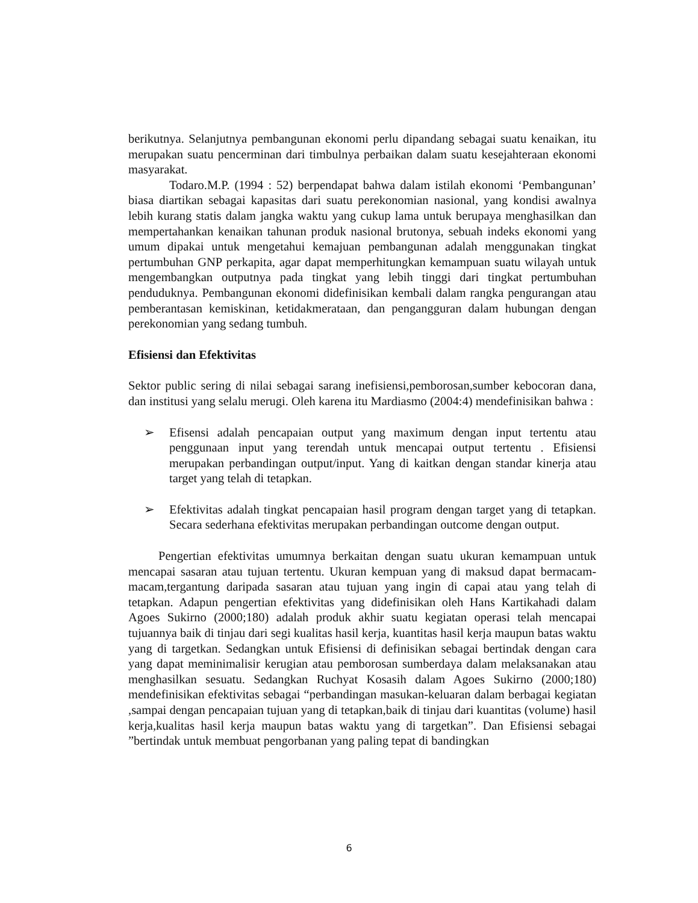berikutnya. Selanjutnya pembangunan ekonomi perlu dipandang sebagai suatu kenaikan, itu merupakan suatu pencerminan dari timbulnya perbaikan dalam suatu kesejahteraan ekonomi masyarakat.
Todaro.M.P. (1994 : 52) berpendapat bahwa dalam istilah ekonomi ‘Pembangunan’ biasa diartikan sebagai kapasitas dari suatu perekonomian nasional, yang kondisi awalnya lebih kurang statis dalam jangka waktu yang cukup lama untuk berupaya menghasilkan dan mempertahankan kenaikan tahunan produk nasional brutonya, sebuah indeks ekonomi yang umum dipakai untuk mengetahui kemajuan pembangunan adalah menggunakan tingkat pertumbuhan GNP perkapita, agar dapat memperhitungkan kemampuan suatu wilayah untuk mengembangkan outputnya pada tingkat yang lebih tinggi dari tingkat pertumbuhan penduduknya. Pembangunan ekonomi didefinisikan kembali dalam rangka pengurangan atau pemberantasan kemiskinan, ketidakmerataan, dan pengangguran dalam hubungan dengan perekonomian yang sedang tumbuh.
Efisiensi dan Efektivitas
Sektor public sering di nilai sebagai sarang inefisiensi,pemborosan,sumber kebocoran dana, dan institusi yang selalu merugi. Oleh karena itu Mardiasmo (2004:4) mendefinisikan bahwa :
➢ Efisensi adalah pencapaian output yang maximum dengan input tertentu atau penggunaan input yang terendah untuk mencapai output tertentu . Efisiensi merupakan perbandingan output/input. Yang di kaitkan dengan standar kinerja atau target yang telah di tetapkan.
➢ Efektivitas adalah tingkat pencapaian hasil program dengan target yang di tetapkan. Secara sederhana efektivitas merupakan perbandingan outcome dengan output.
Pengertian efektivitas umumnya berkaitan dengan suatu ukuran kemampuan untuk mencapai sasaran atau tujuan tertentu. Ukuran kempuan yang di maksud dapat bermacam-macam,tergantung daripada sasaran atau tujuan yang ingin di capai atau yang telah di tetapkan. Adapun pengertian efektivitas yang didefinisikan oleh Hans Kartikahadi dalam Agoes Sukirno (2000;180) adalah produk akhir suatu kegiatan operasi telah mencapai tujuannya baik di tinjau dari segi kualitas hasil kerja, kuantitas hasil kerja maupun batas waktu yang di targetkan. Sedangkan untuk Efisiensi di definisikan sebagai bertindak dengan cara yang dapat meminimalisir kerugian atau pemborosan sumberdaya dalam melaksanakan atau menghasilkan sesuatu. Sedangkan Ruchyat Kosasih dalam Agoes Sukirno (2000;180) mendefinisikan efektivitas sebagai “perbandingan masukan-keluaran dalam berbagai kegiatan ,sampai dengan pencapaian tujuan yang di tetapkan,baik di tinjau dari kuantitas (volume) hasil kerja,kualitas hasil kerja maupun batas waktu yang di targetkan”. Dan Efisiensi sebagai ”bertindak untuk membuat pengorbanan yang paling tepat di bandingkan
6